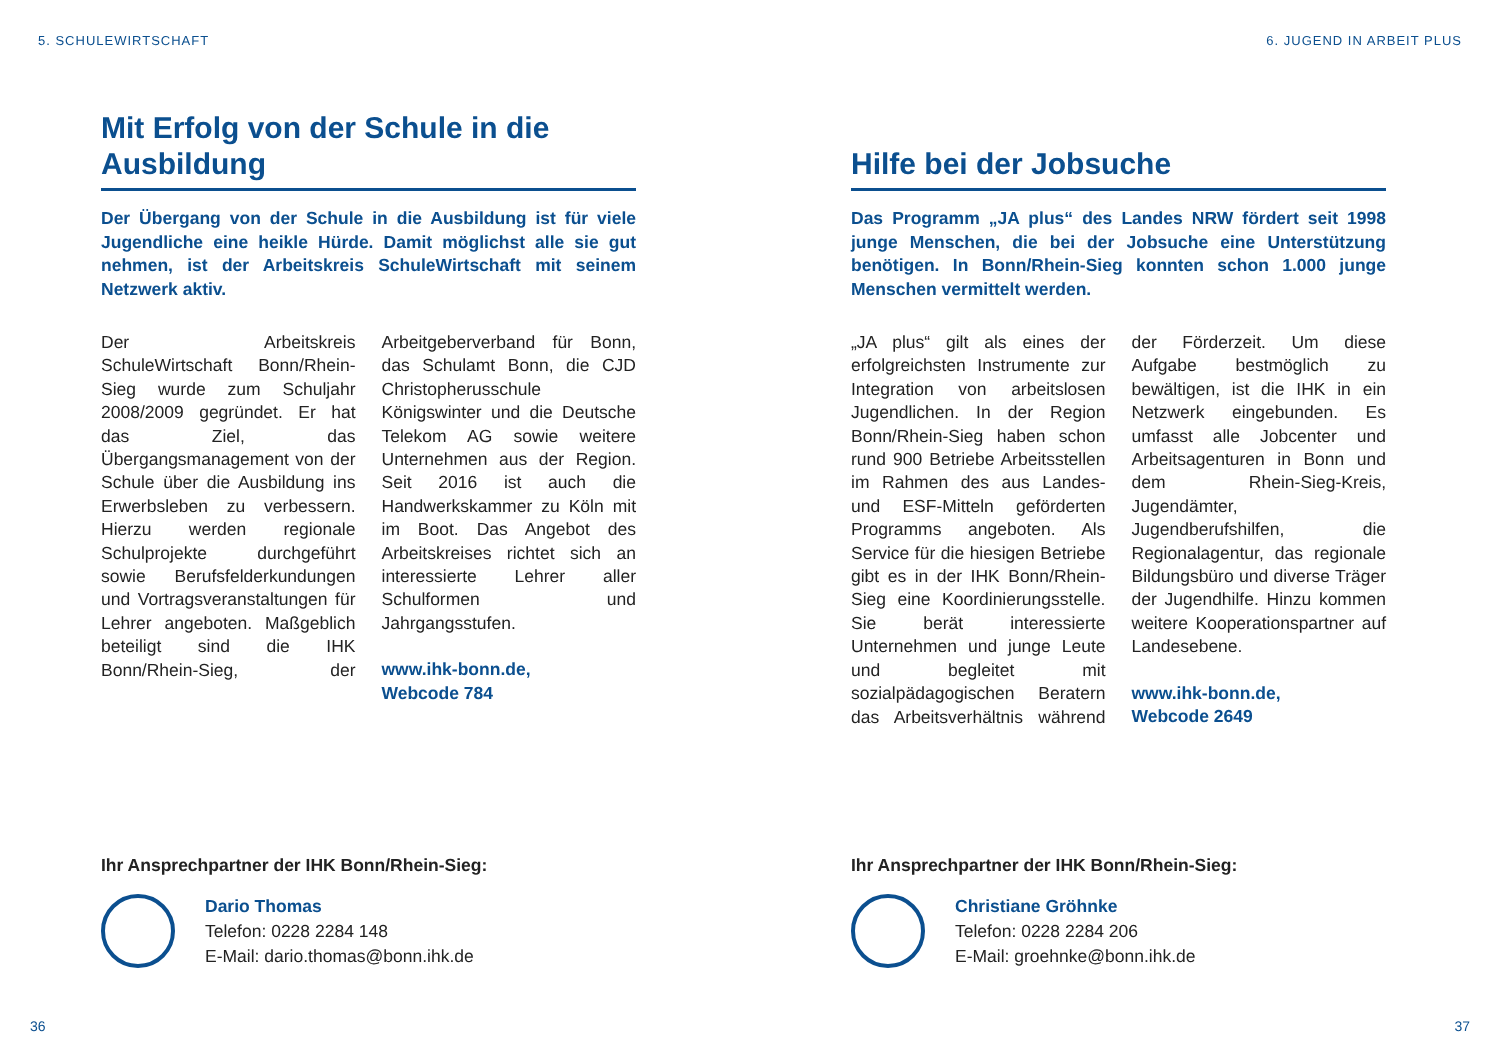5. SCHULEWIRTSCHAFT
Mit Erfolg von der Schule in die Ausbildung
Der Übergang von der Schule in die Ausbildung ist für viele Jugendliche eine heikle Hürde. Damit möglichst alle sie gut nehmen, ist der Arbeitskreis SchuleWirtschaft mit seinem Netzwerk aktiv.
Der Arbeitskreis SchuleWirtschaft Bonn/Rhein-Sieg wurde zum Schuljahr 2008/2009 gegründet. Er hat das Ziel, das Übergangsmanagement von der Schule über die Ausbildung ins Erwerbsleben zu verbessern. Hierzu werden regionale Schulprojekte durchgeführt sowie Berufsfelderkundungen und Vortragsveranstaltungen für Lehrer angeboten. Maßgeblich beteiligt sind die IHK Bonn/Rhein-Sieg, der Arbeitgeberverband für Bonn, das Schulamt Bonn, die CJD Christopherusschule Königswinter und die Deutsche Telekom AG sowie weitere Unternehmen aus der Region. Seit 2016 ist auch die Handwerkskammer zu Köln mit im Boot. Das Angebot des Arbeitskreises richtet sich an interessierte Lehrer aller Schulformen und Jahrgangsstufen.
www.ihk-bonn.de,
Webcode 784
Ihr Ansprechpartner der IHK Bonn/Rhein-Sieg:
Dario Thomas
Telefon: 0228 2284 148
E-Mail: dario.thomas@bonn.ihk.de
36
6. JUGEND IN ARBEIT PLUS
Hilfe bei der Jobsuche
Das Programm „JA plus“ des Landes NRW fördert seit 1998 junge Menschen, die bei der Jobsuche eine Unterstützung benötigen. In Bonn/Rhein-Sieg konnten schon 1.000 junge Menschen vermittelt werden.
„JA plus“ gilt als eines der erfolgreichsten Instrumente zur Integration von arbeitslosen Jugendlichen. In der Region Bonn/Rhein-Sieg haben schon rund 900 Betriebe Arbeitsstellen im Rahmen des aus Landes- und ESF-Mitteln geförderten Programms angeboten. Als Service für die hiesigen Betriebe gibt es in der IHK Bonn/Rhein-Sieg eine Koordinierungsstelle. Sie berät interessierte Unternehmen und junge Leute und begleitet mit sozialpädagogischen Beratern das Arbeitsverhältnis während der Förderzeit. Um diese Aufgabe bestmöglich zu bewältigen, ist die IHK in ein Netzwerk eingebunden. Es umfasst alle Jobcenter und Arbeitsagenturen in Bonn und dem Rhein-Sieg-Kreis, Jugendämter, Jugendberufshilfen, die Regionalagentur, das regionale Bildungsbüro und diverse Träger der Jugendhilfe. Hinzu kommen weitere Kooperationspartner auf Landesebene.
www.ihk-bonn.de,
Webcode 2649
Ihr Ansprechpartner der IHK Bonn/Rhein-Sieg:
Christiane Gröhnke
Telefon: 0228 2284 206
E-Mail: groehnke@bonn.ihk.de
37